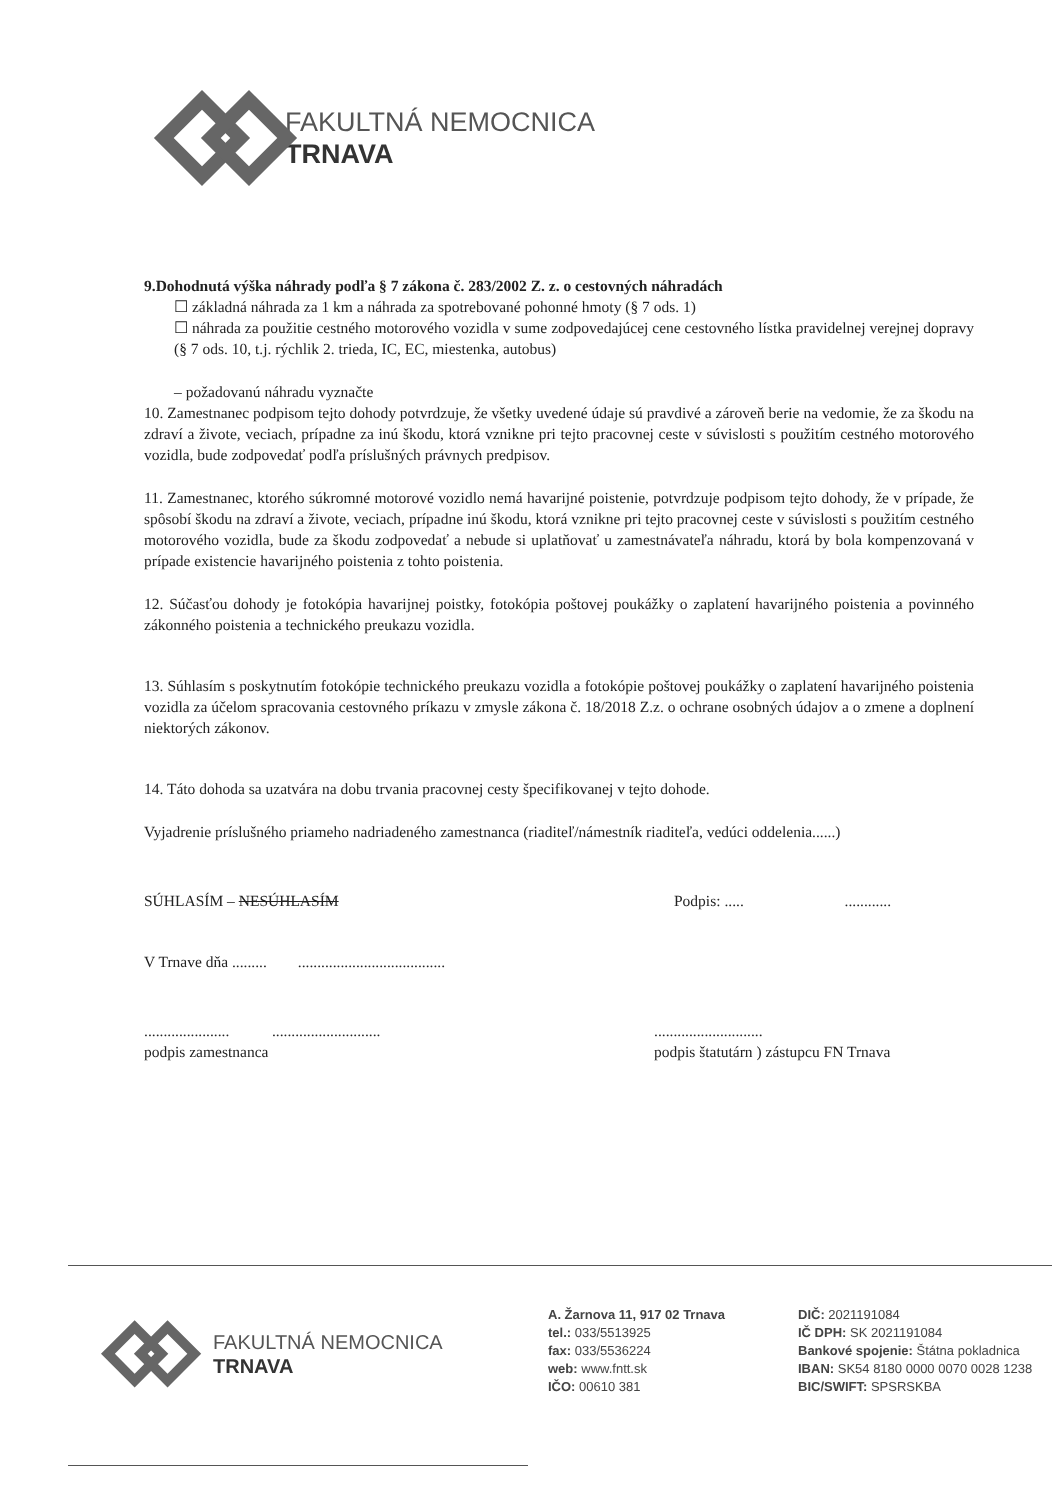FAKULTNÁ NEMOCNICA
TRNAVA
9.Dohodnutá výška náhrady podľa § 7 zákona č. 283/2002 Z. z. o cestovných náhradách
☐ základná náhrada za 1 km a náhrada za spotrebované pohonné hmoty (§ 7 ods. 1)
☐ náhrada za použitie cestného motorového vozidla v sume zodpovedajúcej cene cestovného lístka pravidelnej verejnej dopravy (§ 7 ods. 10, t.j. rýchlik 2. trieda, IC, EC, miestenka, autobus)
– požadovanú náhradu vyznačte
10. Zamestnanec podpisom tejto dohody potvrdzuje, že všetky uvedené údaje sú pravdivé a zároveň berie na vedomie, že za škodu na zdraví a živote, veciach, prípadne za inú škodu, ktorá vznikne pri tejto pracovnej ceste v súvislosti s použitím cestného motorového vozidla, bude zodpovedať podľa príslušných právnych predpisov.
11. Zamestnanec, ktorého súkromné motorové vozidlo nemá havarijné poistenie, potvrdzuje podpisom tejto dohody, že v prípade, že spôsobí škodu na zdraví a živote, veciach, prípadne inú škodu, ktorá vznikne pri tejto pracovnej ceste v súvislosti s použitím cestného motorového vozidla, bude za škodu zodpovedať a nebude si uplatňovať u zamestnávateľa náhradu, ktorá by bola kompenzovaná v prípade existencie havarijného poistenia z tohto poistenia.
12. Súčasťou dohody je fotokópia havarijnej poistky, fotokópia poštovej poukážky o zaplatení havarijného poistenia a povinného zákonného poistenia a technického preukazu vozidla.
13. Súhlasím s poskytnutím fotokópie technického preukazu vozidla a fotokópie poštovej poukážky o zaplatení havarijného poistenia vozidla za účelom spracovania cestovného príkazu v zmysle zákona č. 18/2018 Z.z. o ochrane osobných údajov a o zmene a doplnení niektorých zákonov.
14. Táto dohoda sa uzatvára na dobu trvania pracovnej cesty špecifikovanej v tejto dohode.
Vyjadrenie príslušného priameho nadriadeného zamestnanca (riaditeľ/námestník riaditeľa, vedúci oddelenia......)
SÚHLASÍM – NESÚHLASÍM Podpis: ..... ............
V Trnave dňa ......... ......................................
...................... ............................
podpis zamestnanca............................
podpis štatutárn ) zástupcu FN Trnava
FAKULTNÁ NEMOCNICA
TRNAVA
A. Žarnova 11, 917 02 Trnava
tel.: 033/5513925
fax: 033/5536224
web: www.fntt.sk
IČO: 00610 381
DIČ: 2021191084
IČ DPH: SK 2021191084
Bankové spojenie: Štátna pokladnica
IBAN: SK54 8180 0000 0070 0028 1238
BIC/SWIFT: SPSRSKBA